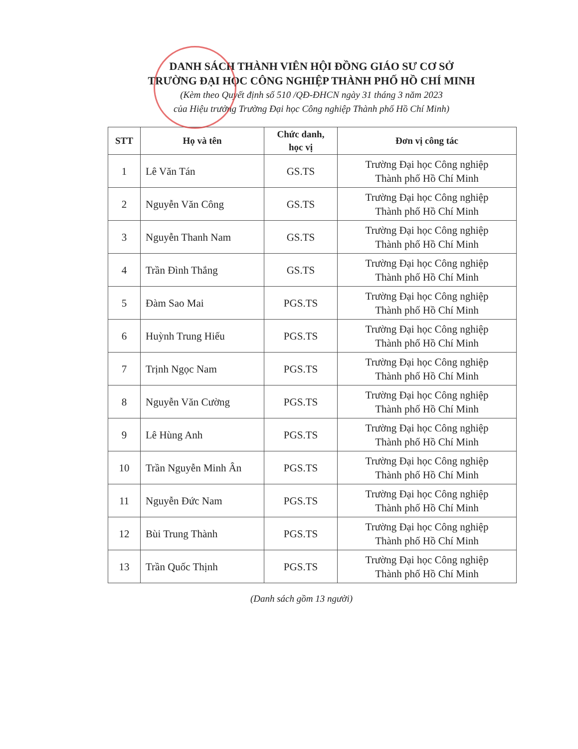DANH SÁCH THÀNH VIÊN HỘI ĐỒNG GIÁO SƯ CƠ SỞ
TRƯỜNG ĐẠI HỌC CÔNG NGHIỆP THÀNH PHỐ HỒ CHÍ MINH
(Kèm theo Quyết định số 510 /QĐ-ĐHCN ngày 31 tháng 3 năm 2023
của Hiệu trưởng Trường Đại học Công nghiệp Thành phố Hồ Chí Minh)
| STT | Họ và tên | Chức danh, học vị | Đơn vị công tác |
| --- | --- | --- | --- |
| 1 | Lê Văn Tán | GS.TS | Trường Đại học Công nghiệp Thành phố Hồ Chí Minh |
| 2 | Nguyễn Văn Công | GS.TS | Trường Đại học Công nghiệp Thành phố Hồ Chí Minh |
| 3 | Nguyễn Thanh Nam | GS.TS | Trường Đại học Công nghiệp Thành phố Hồ Chí Minh |
| 4 | Trần Đình Thắng | GS.TS | Trường Đại học Công nghiệp Thành phố Hồ Chí Minh |
| 5 | Đàm Sao Mai | PGS.TS | Trường Đại học Công nghiệp Thành phố Hồ Chí Minh |
| 6 | Huỳnh Trung Hiếu | PGS.TS | Trường Đại học Công nghiệp Thành phố Hồ Chí Minh |
| 7 | Trịnh Ngọc Nam | PGS.TS | Trường Đại học Công nghiệp Thành phố Hồ Chí Minh |
| 8 | Nguyễn Văn Cường | PGS.TS | Trường Đại học Công nghiệp Thành phố Hồ Chí Minh |
| 9 | Lê Hùng Anh | PGS.TS | Trường Đại học Công nghiệp Thành phố Hồ Chí Minh |
| 10 | Trần Nguyễn Minh Ân | PGS.TS | Trường Đại học Công nghiệp Thành phố Hồ Chí Minh |
| 11 | Nguyễn Đức Nam | PGS.TS | Trường Đại học Công nghiệp Thành phố Hồ Chí Minh |
| 12 | Bùi Trung Thành | PGS.TS | Trường Đại học Công nghiệp Thành phố Hồ Chí Minh |
| 13 | Trần Quốc Thịnh | PGS.TS | Trường Đại học Công nghiệp Thành phố Hồ Chí Minh |
(Danh sách gồm 13 người)